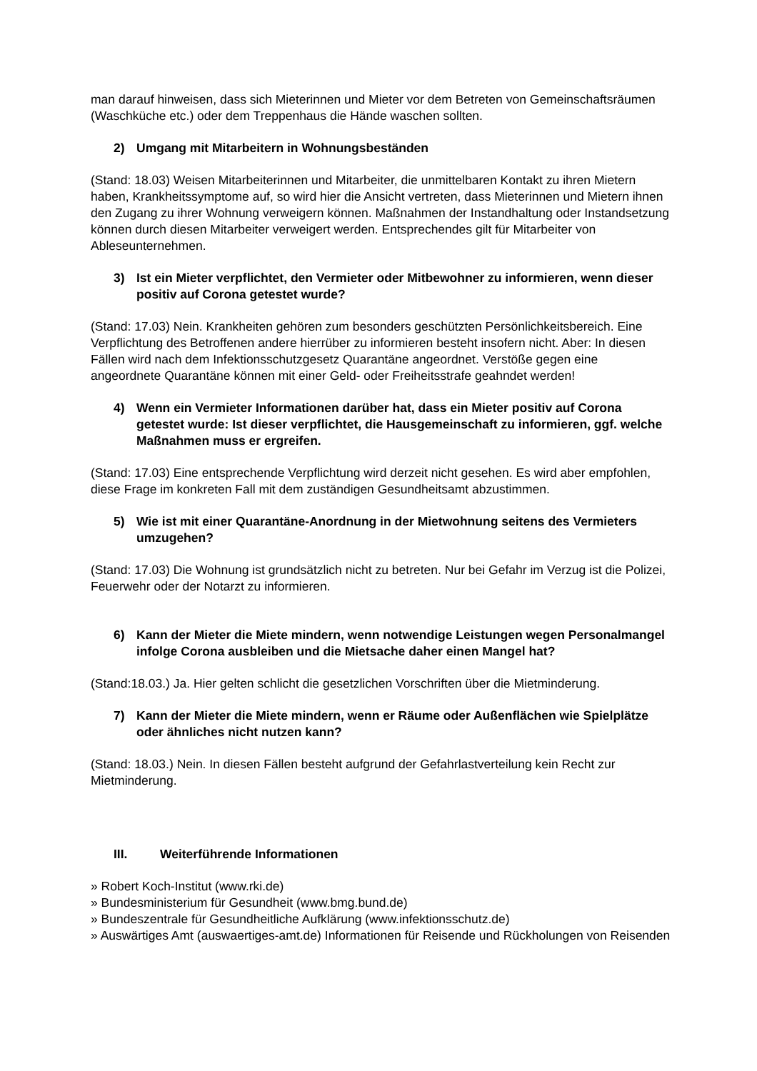man darauf hinweisen, dass sich Mieterinnen und Mieter vor dem Betreten von Gemeinschaftsräumen (Waschküche etc.) oder dem Treppenhaus die Hände waschen sollten.
2) Umgang mit Mitarbeitern in Wohnungsbeständen
(Stand: 18.03) Weisen Mitarbeiterinnen und Mitarbeiter, die unmittelbaren Kontakt zu ihren Mietern haben, Krankheitssymptome auf, so wird hier die Ansicht vertreten, dass Mieterinnen und Mietern ihnen den Zugang zu ihrer Wohnung verweigern können. Maßnahmen der Instandhaltung oder Instandsetzung können durch diesen Mitarbeiter verweigert werden. Entsprechendes gilt für Mitarbeiter von Ableseunternehmen.
3) Ist ein Mieter verpflichtet, den Vermieter oder Mitbewohner zu informieren, wenn dieser positiv auf Corona getestet wurde?
(Stand: 17.03) Nein. Krankheiten gehören zum besonders geschützten Persönlichkeitsbereich. Eine Verpflichtung des Betroffenen andere hierrüber zu informieren besteht insofern nicht. Aber: In diesen Fällen wird nach dem Infektionsschutzgesetz Quarantäne angeordnet. Verstöße gegen eine angeordnete Quarantäne können mit einer Geld- oder Freiheitsstrafe geahndet werden!
4) Wenn ein Vermieter Informationen darüber hat, dass ein Mieter positiv auf Corona getestet wurde: Ist dieser verpflichtet, die Hausgemeinschaft zu informieren, ggf. welche Maßnahmen muss er ergreifen.
(Stand: 17.03) Eine entsprechende Verpflichtung wird derzeit nicht gesehen. Es wird aber empfohlen, diese Frage im konkreten Fall mit dem zuständigen Gesundheitsamt abzustimmen.
5) Wie ist mit einer Quarantäne-Anordnung in der Mietwohnung seitens des Vermieters umzugehen?
(Stand: 17.03) Die Wohnung ist grundsätzlich nicht zu betreten. Nur bei Gefahr im Verzug ist die Polizei, Feuerwehr oder der Notarzt zu informieren.
6) Kann der Mieter die Miete mindern, wenn notwendige Leistungen wegen Personalmangel infolge Corona ausbleiben und die Mietsache daher einen Mangel hat?
(Stand:18.03.) Ja. Hier gelten schlicht die gesetzlichen Vorschriften über die Mietminderung.
7) Kann der Mieter die Miete mindern, wenn er Räume oder Außenflächen wie Spielplätze oder ähnliches nicht nutzen kann?
(Stand: 18.03.) Nein. In diesen Fällen besteht aufgrund der Gefahrlastverteilung kein Recht zur Mietminderung.
III. Weiterführende Informationen
» Robert Koch-Institut (www.rki.de)
» Bundesministerium für Gesundheit (www.bmg.bund.de)
» Bundeszentrale für Gesundheitliche Aufklärung (www.infektionsschutz.de)
» Auswärtiges Amt (auswaertiges-amt.de) Informationen für Reisende und Rückholungen von Reisenden